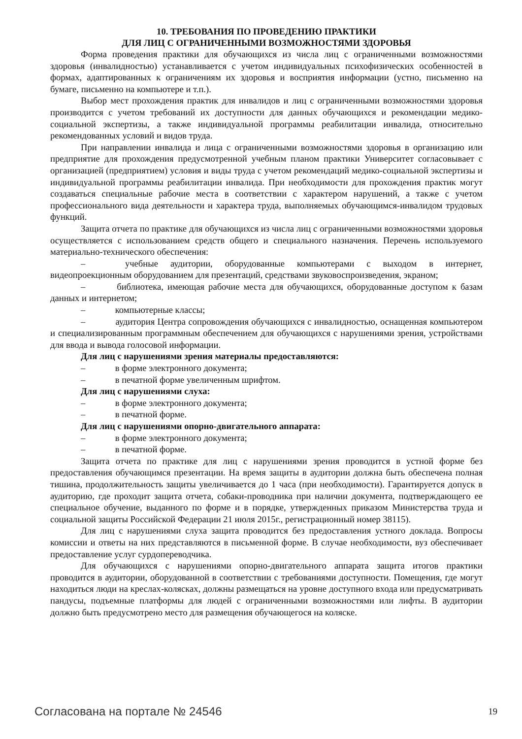10. ТРЕБОВАНИЯ ПО ПРОВЕДЕНИЮ ПРАКТИКИ
ДЛЯ ЛИЦ С ОГРАНИЧЕННЫМИ ВОЗМОЖНОСТЯМИ ЗДОРОВЬЯ
Форма проведения практики для обучающихся из числа лиц с ограниченными возможностями здоровья (инвалидностью) устанавливается с учетом индивидуальных психофизических особенностей в формах, адаптированных к ограничениям их здоровья и восприятия информации (устно, письменно на бумаге, письменно на компьютере и т.п.).
Выбор мест прохождения практик для инвалидов и лиц с ограниченными возможностями здоровья производится с учетом требований их доступности для данных обучающихся и рекомендации медико-социальной экспертизы, а также индивидуальной программы реабилитации инвалида, относительно рекомендованных условий и видов труда.
При направлении инвалида и лица с ограниченными возможностями здоровья в организацию или предприятие для прохождения предусмотренной учебным планом практики Университет согласовывает с организацией (предприятием) условия и виды труда с учетом рекомендаций медико-социальной экспертизы и индивидуальной программы реабилитации инвалида. При необходимости для прохождения практик могут создаваться специальные рабочие места в соответствии с характером нарушений, а также с учетом профессионального вида деятельности и характера труда, выполняемых обучающимся-инвалидом трудовых функций.
Защита отчета по практике для обучающихся из числа лиц с ограниченными возможностями здоровья осуществляется с использованием средств общего и специального назначения. Перечень используемого материально-технического обеспечения:
–    учебные аудитории, оборудованные компьютерами с выходом в интернет, видеопроекционным оборудованием для презентаций, средствами звуковоспроизведения, экраном;
–    библиотека, имеющая рабочие места для обучающихся, оборудованные доступом к базам данных и интернетом;
–    компьютерные классы;
–    аудитория Центра сопровождения обучающихся с инвалидностью, оснащенная компьютером и специализированным программным обеспечением для обучающихся с нарушениями зрения, устройствами для ввода и вывода голосовой информации.
Для лиц с нарушениями зрения материалы предоставляются:
–    в форме электронного документа;
–    в печатной форме увеличенным шрифтом.
Для лиц с нарушениями слуха:
–    в форме электронного документа;
–    в печатной форме.
Для лиц с нарушениями опорно-двигательного аппарата:
–    в форме электронного документа;
–    в печатной форме.
Защита отчета по практике для лиц с нарушениями зрения проводится в устной форме без предоставления обучающимся презентации. На время защиты в аудитории должна быть обеспечена полная тишина, продолжительность защиты увеличивается до 1 часа (при необходимости). Гарантируется допуск в аудиторию, где проходит защита отчета, собаки-проводника при наличии документа, подтверждающего ее специальное обучение, выданного по форме и в порядке, утвержденных приказом Министерства труда и социальной защиты Российской Федерации 21 июля 2015г., регистрационный номер 38115).
Для лиц с нарушениями слуха защита проводится без предоставления устного доклада. Вопросы комиссии и ответы на них представляются в письменной форме. В случае необходимости, вуз обеспечивает предоставление услуг сурдопереводчика.
Для обучающихся с нарушениями опорно-двигательного аппарата защита итогов практики проводится в аудитории, оборудованной в соответствии с требованиями доступности. Помещения, где могут находиться люди на креслах-колясках, должны размещаться на уровне доступного входа или предусматривать пандусы, подъемные платформы для людей с ограниченными возможностями или лифты. В аудитории должно быть предусмотрено место для размещения обучающегося на коляске.
Согласована на портале № 24546 19